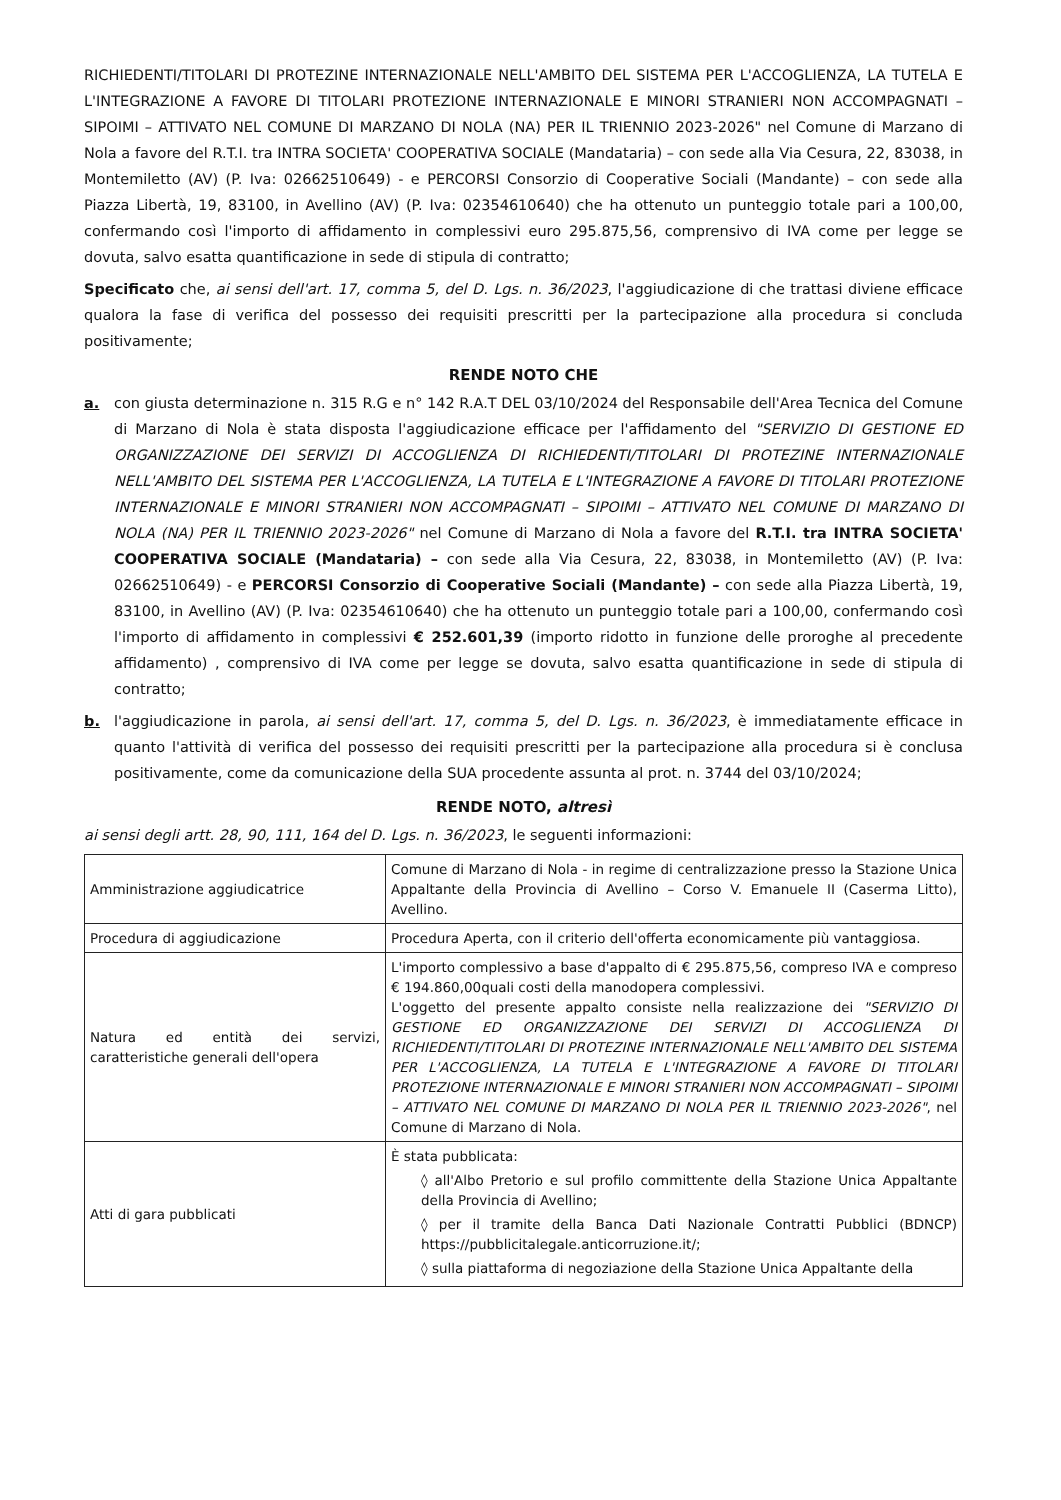RICHIEDENTI/TITOLARI DI PROTEZINE INTERNAZIONALE NELL'AMBITO DEL SISTEMA PER L'ACCOGLIENZA, LA TUTELA E L'INTEGRAZIONE A FAVORE DI TITOLARI PROTEZIONE INTERNAZIONALE E MINORI STRANIERI NON ACCOMPAGNATI – SIPOIMI – ATTIVATO NEL COMUNE DI MARZANO DI NOLA (NA) PER IL TRIENNIO 2023-2026" nel Comune di Marzano di Nola a favore del R.T.I. tra INTRA SOCIETA' COOPERATIVA SOCIALE (Mandataria) – con sede alla Via Cesura, 22, 83038, in Montemiletto (AV) (P. Iva: 02662510649) - e PERCORSI Consorzio di Cooperative Sociali (Mandante) – con sede alla Piazza Libertà, 19, 83100, in Avellino (AV) (P. Iva: 02354610640) che ha ottenuto un punteggio totale pari a 100,00, confermando così l'importo di affidamento in complessivi euro 295.875,56, comprensivo di IVA come per legge se dovuta, salvo esatta quantificazione in sede di stipula di contratto;
Specificato che, ai sensi dell'art. 17, comma 5, del D. Lgs. n. 36/2023, l'aggiudicazione di che trattasi diviene efficace qualora la fase di verifica del possesso dei requisiti prescritti per la partecipazione alla procedura si concluda positivamente;
RENDE NOTO CHE
a. con giusta determinazione n. 315 R.G e n° 142 R.A.T DEL 03/10/2024 del Responsabile dell'Area Tecnica del Comune di Marzano di Nola è stata disposta l'aggiudicazione efficace per l'affidamento del "SERVIZIO DI GESTIONE ED ORGANIZZAZIONE DEI SERVIZI DI ACCOGLIENZA DI RICHIEDENTI/TITOLARI DI PROTEZINE INTERNAZIONALE NELL'AMBITO DEL SISTEMA PER L'ACCOGLIENZA, LA TUTELA E L'INTEGRAZIONE A FAVORE DI TITOLARI PROTEZIONE INTERNAZIONALE E MINORI STRANIERI NON ACCOMPAGNATI – SIPOIMI – ATTIVATO NEL COMUNE DI MARZANO DI NOLA (NA) PER IL TRIENNIO 2023-2026" nel Comune di Marzano di Nola a favore del R.T.I. tra INTRA SOCIETA' COOPERATIVA SOCIALE (Mandataria) – con sede alla Via Cesura, 22, 83038, in Montemiletto (AV) (P. Iva: 02662510649) - e PERCORSI Consorzio di Cooperative Sociali (Mandante) – con sede alla Piazza Libertà, 19, 83100, in Avellino (AV) (P. Iva: 02354610640) che ha ottenuto un punteggio totale pari a 100,00, confermando così l'importo di affidamento in complessivi € 252.601,39 (importo ridotto in funzione delle proroghe al precedente affidamento) , comprensivo di IVA come per legge se dovuta, salvo esatta quantificazione in sede di stipula di contratto;
b. l'aggiudicazione in parola, ai sensi dell'art. 17, comma 5, del D. Lgs. n. 36/2023, è immediatamente efficace in quanto l'attività di verifica del possesso dei requisiti prescritti per la partecipazione alla procedura si è conclusa positivamente, come da comunicazione della SUA procedente assunta al prot. n. 3744 del 03/10/2024;
RENDE NOTO, altresì
ai sensi degli artt. 28, 90, 111, 164 del D. Lgs. n. 36/2023, le seguenti informazioni:
| Amministrazione aggiudicatrice | Comune di Marzano di Nola - in regime di centralizzazione presso la Stazione Unica Appaltante della Provincia di Avellino – Corso V. Emanuele II (Caserma Litto), Avellino. |
| Procedura di aggiudicazione | Procedura Aperta, con il criterio dell'offerta economicamente più vantaggiosa. |
| Natura ed entità dei servizi, caratteristiche generali dell'opera | L'importo complessivo a base d'appalto di € 295.875,56, compreso IVA e compreso € 194.860,00quali costi della manodopera complessivi. L'oggetto del presente appalto consiste nella realizzazione dei "SERVIZIO DI GESTIONE ED ORGANIZZAZIONE DEI SERVIZI DI ACCOGLIENZA DI RICHIEDENTI/TITOLARI DI PROTEZINE INTERNAZIONALE NELL'AMBITO DEL SISTEMA PER L'ACCOGLIENZA, LA TUTELA E L'INTEGRAZIONE A FAVORE DI TITOLARI PROTEZIONE INTERNAZIONALE E MINORI STRANIERI NON ACCOMPAGNATI – SIPOIMI – ATTIVATO NEL COMUNE DI MARZANO DI NOLA PER IL TRIENNIO 2023-2026" , nel Comune di Marzano di Nola. |
| Atti di gara pubblicati | È stata pubblicata: ◊ all'Albo Pretorio e sul profilo committente della Stazione Unica Appaltante della Provincia di Avellino; ◊ per il tramite della Banca Dati Nazionale Contratti Pubblici (BDNCP) https://pubblicitalegale.anticorruzione.it/; ◊ sulla piattaforma di negoziazione della Stazione Unica Appaltante della |